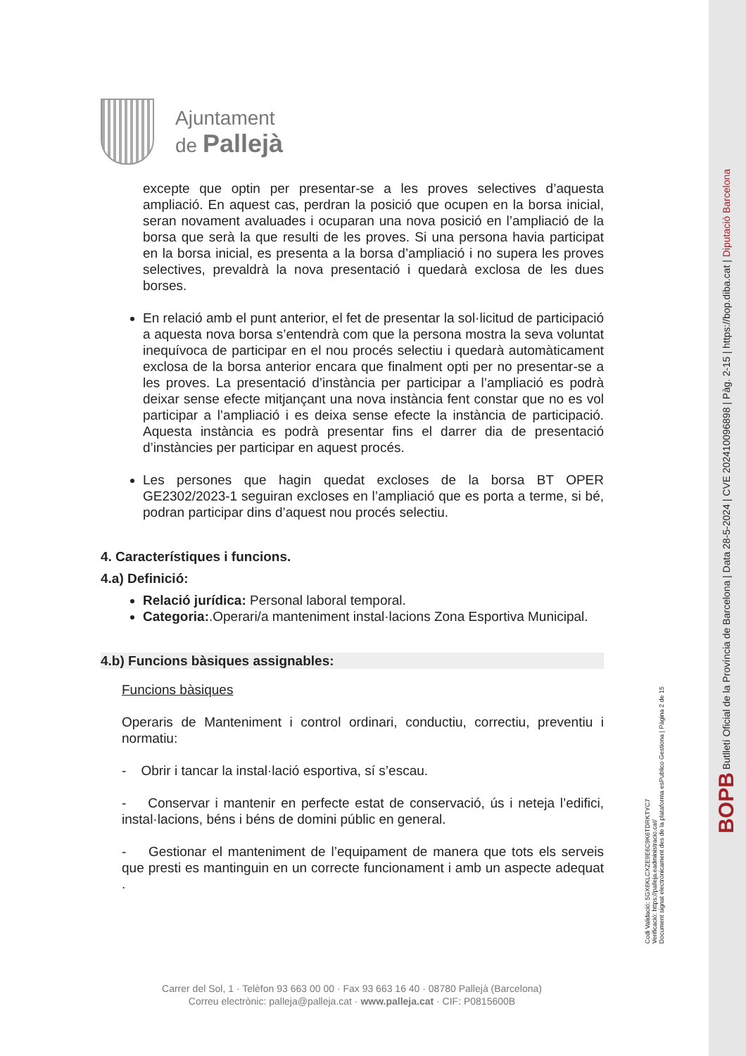Ajuntament
de Pallejà
excepte que optin per presentar-se a les proves selectives d’aquesta ampliació. En aquest cas, perdran la posició que ocupen en la borsa inicial, seran novament avaluades i ocuparan una nova posició en l’ampliació de la borsa que serà la que resulti de les proves. Si una persona havia participat en la borsa inicial, es presenta a la borsa d’ampliació i no supera les proves selectives, prevaldrà la nova presentació i quedarà exclosa de les dues borses.
En relació amb el punt anterior, el fet de presentar la sol·licitud de participació a aquesta nova borsa s’entendrà com que la persona mostra la seva voluntat inequívoca de participar en el nou procés selectiu i quedarà automàticament exclosa de la borsa anterior encara que finalment opti per no presentar-se a les proves. La presentació d’instància per participar a l’ampliació es podrà deixar sense efecte mitjançant una nova instància fent constar que no es vol participar a l’ampliació i es deixa sense efecte la instància de participació. Aquesta instància es podrà presentar fins el darrer dia de presentació d’instàncies per participar en aquest procés.
Les persones que hagin quedat excloses de la borsa BT OPER GE2302/2023-1 seguiran excloses en l’ampliació que es porta a terme, si bé, podran participar dins d’aquest nou procés selectiu.
4. Característiques i funcions.
4.a) Definició:
Relació jurídica: Personal laboral temporal.
Categoria:.Operari/a manteniment instal·lacions Zona Esportiva Municipal.
4.b) Funcions bàsiques assignables:
Funcions bàsiques
Operaris de Manteniment i control ordinari, conductiu, correctiu, preventiu i normatiu:
- Obrir i tancar la instal·lació esportiva, sí s’escau.
- Conservar i mantenir en perfecte estat de conservació, ús i neteja l’edifici, instal·lacions, béns i béns de domini públic en general.
- Gestionar el manteniment de l’equipament de manera que tots els serveis que presti es mantinguin en un correcte funcionament i amb un aspecte adequat .
Carrer del Sol, 1 · Telèfon 93 663 00 00 · Fax 93 663 16 40 · 08780 Pallejà (Barcelona)
Correu electrònic: palleja@palleja.cat · www.palleja.cat · CIF: P0815600B
Codi Validació: 5GX6KLCXZE9E6C9K6TDRKTYC7
Verificació: https://palleja.eadministracio.cat/
Document signat electrònicament des de la plataforma esPublico Gestiona | Pàgina 2 de 15
BOPB Butlletí Oficial de la Província de Barcelona | Data 28-5-2024 | CVE 202410096898 | Pàg. 2-15 | https://bop.diba.cat | Diputació Barcelona